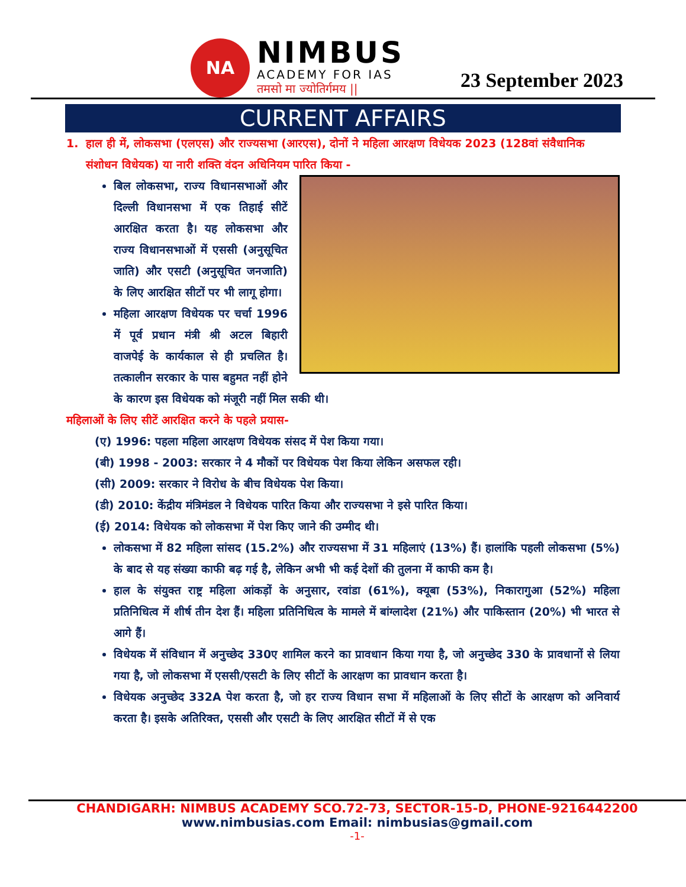NA
NIMBUS
ACADEMY FOR IAS
तमसो मा ज्योतिर्गमय ||
23 September 2023
CURRENT AFFAIRS
1. हाल ही में, लोकसभा (एलएस) और राज्यसभा (आरएस), दोनों ने महिला आरक्षण विधेयक 2023 (128वां संवैधानिक संशोधन विधेयक) या नारी शक्ति वंदन अधिनियम पारित किया -
बिल लोकसभा, राज्य विधानसभाओं और दिल्ली विधानसभा में एक तिहाई सीटें आरक्षित करता है। यह लोकसभा और राज्य विधानसभाओं में एससी (अनुसूचित जाति) और एसटी (अनुसूचित जनजाति) के लिए आरक्षित सीटों पर भी लागू होगा।
महिला आरक्षण विधेयक पर चर्चा 1996 में पूर्व प्रधान मंत्री श्री अटल बिहारी वाजपेई के कार्यकाल से ही प्रचलित है। तत्कालीन सरकार के पास बहुमत नहीं होने के कारण इस विधेयक को मंजूरी नहीं मिल सकी थी।
महिलाओं के लिए सीटें आरक्षित करने के पहले प्रयास-
(ए) 1996: पहला महिला आरक्षण विधेयक संसद में पेश किया गया।
(बी) 1998 - 2003: सरकार ने 4 मौकों पर विधेयक पेश किया लेकिन असफल रही।
(सी) 2009: सरकार ने विरोध के बीच विधेयक पेश किया।
(डी) 2010: केंद्रीय मंत्रिमंडल ने विधेयक पारित किया और राज्यसभा ने इसे पारित किया।
(ई) 2014: विधेयक को लोकसभा में पेश किए जाने की उम्मीद थी।
लोकसभा में 82 महिला सांसद (15.2%) और राज्यसभा में 31 महिलाएं (13%) हैं। हालांकि पहली लोकसभा (5%) के बाद से यह संख्या काफी बढ़ गई है, लेकिन अभी भी कई देशों की तुलना में काफी कम है।
हाल के संयुक्त राष्ट्र महिला आंकड़ों के अनुसार, रवांडा (61%), क्यूबा (53%), निकारागुआ (52%) महिला प्रतिनिधित्व में शीर्ष तीन देश हैं। महिला प्रतिनिधित्व के मामले में बांग्लादेश (21%) और पाकिस्तान (20%) भी भारत से आगे हैं।
विधेयक में संविधान में अनुच्छेद 330ए शामिल करने का प्रावधान किया गया है, जो अनुच्छेद 330 के प्रावधानों से लिया गया है, जो लोकसभा में एससी/एसटी के लिए सीटों के आरक्षण का प्रावधान करता है।
विधेयक अनुच्छेद 332A पेश करता है, जो हर राज्य विधान सभा में महिलाओं के लिए सीटों के आरक्षण को अनिवार्य करता है। इसके अतिरिक्त, एससी और एसटी के लिए आरक्षित सीटों में से एक
CHANDIGARH: NIMBUS ACADEMY SCO.72-73, SECTOR-15-D, PHONE-9216442200
www.nimbusias.com Email: nimbusias@gmail.com
-1-